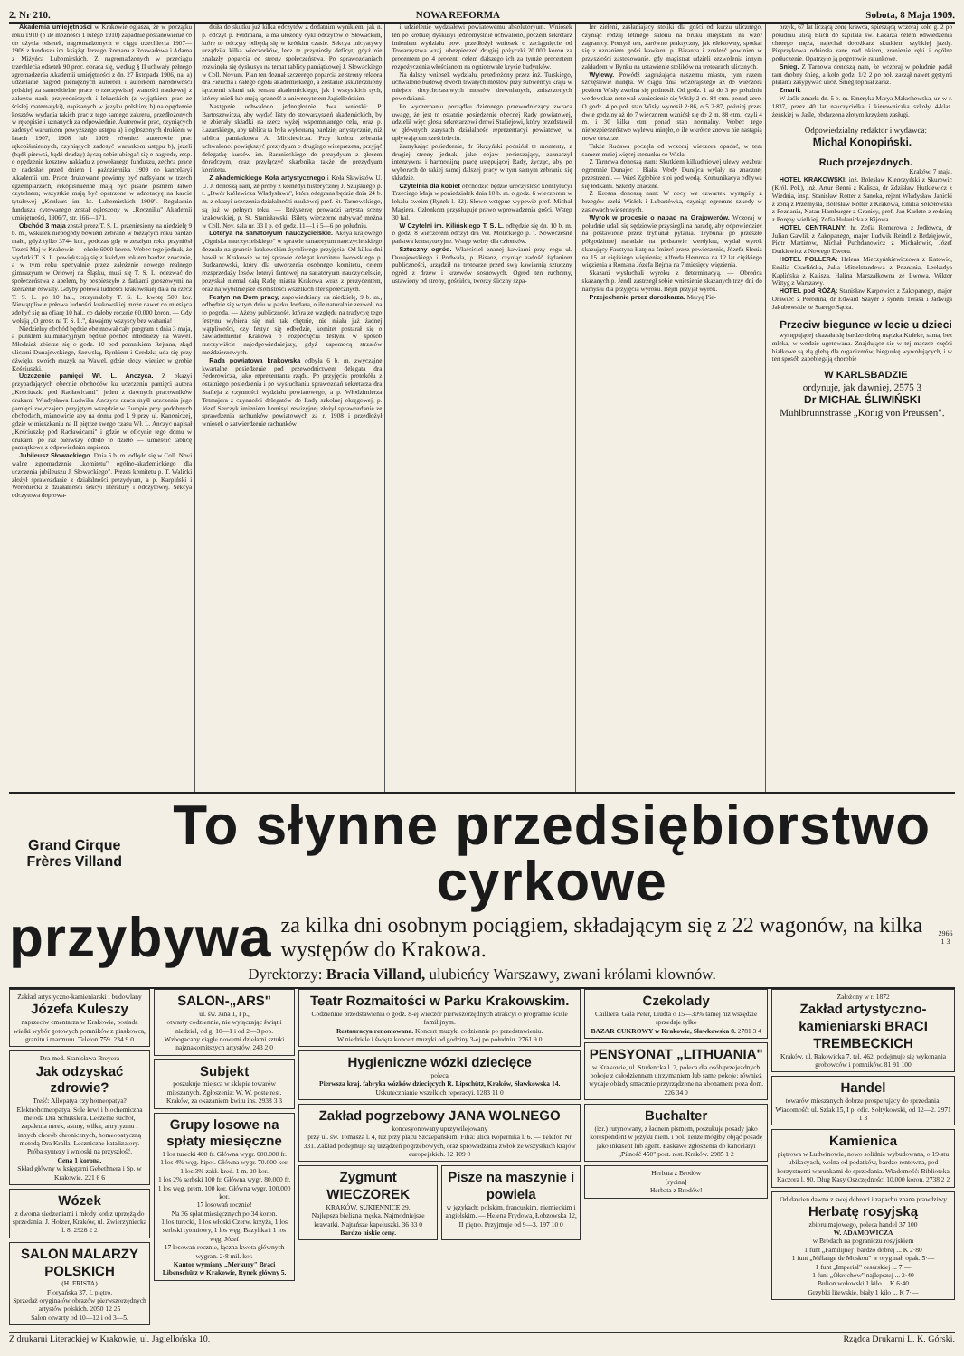2. Nr 210. NOWA REFORMA Sobota, 8 Maja 1909.
Akademia umiejętności w Krakowie ogłasza, że w początku roku 1910 (o ile możności 1 lutego 1910) zapadnie postanowienie co do użycia odsetek, nagromadzonych w ciągu trzechlecia 1907—1909 z funduszu im. książąt Jerzego Romana z Rozwadowa i Adama z Miżyńca Lubomirskich. Z nagromadzonych w przeciągu trzechlecia odsetek 90 proc. obraca się, według § II uchwały pełnego zgromadzenia Akademii umiejętności z dn. 27 listopada 1906, na: a) udzielanie nagród pieniężnych autorom i autorkom narodowości polskiej za samodzielne prace o rzeczywistej wartości naukowej z zakresu nauk przyrodniczych i lekarskich (z wyjątkiem prac ze ścisłej matematyki), napisanych w języku polskim; b) na opędzenie kosztów wydania takich prac z tego samego zakresu, przedłożonych w rękopisie i uznanych za odpowiednie. Autorowie prac, czyniących zadosyć warunkom powyższego ustępu a) i ogłoszonych drukiem w latach 1907, 1908 lub 1909, również autorowie prac rękopiśmiennych, czyniących zadosyć warunkom ustępu b), jeżeli (bądź pierwsi, bądź drudzy) życzą sobie ubiegać się o nagrodę, resp. o opędzenie kosztów nakładu z powołanego funduszu, zechcą prace te nadesłać przed dniem 1 października 1909 do kancelaryi Akademii um. Prace drukowane powinny być nadsyłane w trzech egzemplarzach, rękopiśmienne mają być pisane pismem łatwo czytelnem; wszystkie mają być opatrzone w adnotacyę na karcie tytułowej „Konkurs im. ks. Lubomirskich 1909". Regulamin funduszu cytowanego został ogłoszony w „Roczniku" Akademii umiejętności, 1906/7, str. 166—171.
Obchód 3 maja został przez T. S. L. przeniesiony na niedzielę 9 b. m., wskutek niepogody bowiem zebrano w bieżącym roku bardzo mało, gdyż tylko 3744 kor., podczas gdy w zeszłym roku przyniósł Trzeci Maj w Krakowie — około 6000 koron. Wobec tego jednak, że wydatki T. S. L. powiększają się z każdym rokiem bardzo znacznie, a w tym roku specyalnie przez założenie nowego realnego gimnazyum w Orłowej na Śląsku, musi się T. S. L. odezwać do społeczeństwa z apelem, by pospieszyło z datkami groszowymi na szerzenie oświaty. Gdyby połowa ludności krakowskiej dała na rzecz T. S. L. po 10 hal., otrzymałoby T. S. L. kwotę 500 kor. Niewątpliwie połowa ludności krakowskiej może nawet co miesiąca zdobyć się na ofiarę 10 hal., co dałoby rocznie 60.000 koron. — Gdy wołają „O grosz na T. S. L.", dawajmy wszyscy bez wahania!
Niedzielny obchód będzie obejmował cały program z dnia 3 maja, a punktem kulminacyjnym będzie pochód młodzieży na Wawel. Młodzież zbierze się o godz. 10 pod pomnikiem Rejtana, skąd ulicami Dunajewskiego, Szewską, Rynkiem i Grodzką uda się przy dźwięku swoich muzyk na Wawel, gdzie złoży wieniec w grobie Kościuszki.
Uczczenie pamięci Wł. L. Anczyca. Z okazyi przypadających obecnie obchodów ku uczczeniu pamięci autora „Kościuszki pod Racławicami", jeden z dawnych pracowników drukarni Władysława Ludwika Anczyca rzuca myśl uczczenia jego pamięci zwyczajem przyjętym wszędzie w Europie przy podobnych obchodach, mianowicie aby na domu pod l. 9 przy ul. Kanoniczej, gdzie w mieszkaniu na II piętrze swego czasu Wł. L. Anczyc napisał „Kościuszkę pod Racławicami" i gdzie w oficynie tego domu w drukarni po raz pierwszy odbito to dzieło — umieścić tablicę pamiątkową z odpowiednim napisem.
Jubileusz Słowackiego. Dnia 5 b. m. odbyło się w Coll. Novi walne zgromadzenie „komitetu" ogólno-akademickiego dla uczczenia jubileuszu J. Słowackiego". Prezes komitetu p. T. Walicki złożył sprawozdanie z działalności prezydyum, a p. Karpiński i Woroniecki z działalności sekcyi literatury i odczytowej. Sekcya odczytowa doprowa-
dziła do skutku już kilka odczytów z dodatnim wynikiem, jak n. p. odczyt p. Feldmana, a ma ułożony cykl odczytów o Słowackim, które to odczyty odbędą się w krótkim czasie. Sekcya inicyatywy urządziła kilka wieczorków, lecz te przyniosły deficyt, gdyż nie znalazły poparcia od strony społeczeństwa. Po sprawozdaniach rozwinęła się dyskusya na temat tablicy pamiątkowej J. Słowackiego w Coll. Novum. Plan ten doznał szczerego poparcia ze strony rektora dra Fiericha i całego ogółu akademickiego, a zostanie uskuteczniony łącznemi siłami tak senatu akademickiego, jak i wszystkich tych, którzy mieli lub mają łączność z uniwersytetem Jagiellońskim.
Następnie uchwalono jednogłośnie dwa wnioski: P. Bartoszewicza, aby wydać listy do stowarzyszeń akademickich, by te zbierały składki na rzecz wyżej wspomnianego celu, oraz p. Łazarskiego, aby tablica ta była wykonaną bardziej artystycznie, niż tablica pamiątkowa A. Mickiewicza. Przy końcu zebrania uchwalono: powiększyć prezydyum o drugiego wiceprezesa, przyjąć delegatkę kursów im. Baranieckiego do prezydyum z głosem doradczym, oraz przyłączyć skarbnika także do prezydyum komitetu.
Z akademickiego Koła artystycznego i Koła Sławistów U. U. J. donoszą nam, że próby z komedyi historycznej J. Szujskiego p. t. „Dwór królewicza Władysława", która odegrana będzie dnia 24 b. m. z okazyi uczczenia działalności naukowej prof. St. Tarnowskiego, są już w pełnym toku. — Reżyseryę prowadzi artysta sceny krakowskiej, p. St. Stanisławski. Bilety wieczorne nabywać można w Coll. Nov. sala nr. 33 I p. od godz. 11—1 i 5—6 po południu.
Loterya na sanatoryum nauczycielskie. Akcya krajowego „Ogniska nauczycielskiego" w sprawie sanatoryum nauczycielskiego doznała na gruncie krakowskim życzliwego przyjęcia. Od kilku dni bawił w Krakowie w tej sprawie delegat komitetu lwowskiego p. Budzanowski, który dla utworzenia osobnego komitetu, celem rozsprzedaży losów loteryi fantowej na sanatoryum nauczycielskie, pozyskał niemal całą Radę miasta Krakowa wraz z prezydentem, oraz najwybitniejsze osobistości wszelkich sfer społecznych.
Festyn na Dom pracy, zapowiedziany na niedzielę, 9 b. m., odbędzie się w tym dniu w parku Jordana, o ile naturalnie zezwoli na to pogoda. — Ażeby publiczność, która ze względu na tradycyę tego festynu wybiera się nań tak chętnie, nie miała już żadnej wątpliwości, czy festyn się odbędzie, komitet postarał się o zawiadomienie Krakowa o rozpoczęciu festynu w sposób rzeczywiście najodpowiedniejszy, gdyż zapomocą strzałów moździerzowych.
Rada powiatowa krakowska odbyła 6 b. m. zwyczajne kwartalne posiedzenie pod przewodnictwem delegata dra Fedorowicza, jako reprezentanta rządu. Po przyjęciu protokółu z ostatniego posiedzenia i po wysłuchaniu sprawozdań sekretarza dra Stafieja z czynności wydziału powiatowego, a p. Włodzimierza Tetmajera z czynności delegatów do Rady szkolnej okręgowej, p. Józef Serczyk imieniem komisyi rewizyjnej złożył sprawozdanie ze sprawdzenia rachunków powiatowych za r. 1908 i przedłożył wniosek o zatwierdzenie rachunków
i udzielenie wydziałowi powiatowemu absolutoryum. Wniosek ten po krótkiej dyskusyi jednomyślnie uchwalono, poczem sekretarz imieniem wydziału pow. przedłożył wniosek o zaciągnięcie od Towarzystwa wzaj. ubezpieczeń drugiej pożyczki 20.000 koron za procentem po 4 procent, celem dalszego ich za tymże procentem rozpożyczenia włościanom na ogniotrwałe krycie budynków.
Na dalszy wniosek wydziału, przedłożony przez inż. Turskiego, uchwalono budowę dwóch trwałych mostów przy subwencyi kraju w miejsce dotychczasowych mostów drewnianych, zniszczonych powodziami.
Po wyczerpaniu porządku dziennego przewodniczący zwraca uwagę, że jest to ostatnie posiedzenie obecnej Rady powiatowej, udzielił więc głosu sekretarzowi drowi Stafiejowi, który przedstawił w głównych zarysach działalność reprezentacyi powiatowej w upływającem sześcioleciu.
Zamykając posiedzenie, dr Skrzyński podniósł te momenty, z drugiej strony jednak, jako objaw pocieszający, zaznaczył intenzywną i harmonijną pracę ustępującej Rady, życząc, aby po wyborach do takiej samej dalszej pracy w tym samym zebraniu się składzie.
Czytelnia dla kobiet obchodzić będzie uroczystość konstytucyi Trzeciego Maja w poniedziałek dnia 10 b. m. o godz. 6 wieczorem w lokalu swoim (Rynek l. 32). Słowo wstępne wypowie prof. Michał Magiera. Członkom przysługuje prawo wprowadzenia gości. Wstęp 30 hal.
W Czytelni im. Kilińskiego T. S. L. odbędzie się dn. 10 b. m. o godz. 8 wieczorem odczyt dra Wł. Molickiego p. t. Nowoczesne państwa konstytucyjne. Wstęp wolny dla członków.
Sztuczny ogród. Właściciel znanej kawiarni przy rogu ul. Dunajewskiego i Podwala, p. Bisanz, czyniąc zadość żądaniom publiczności, urządził na trotoarze przed swą kawiarnią sztuczny ogród z drzew i krzewów sosnowych. Ogród ten ruchomy, ustawiony od strony, gościńca, tworzy śliczny szpa-
ler zieleni, zasłaniający stoliki dla gości od kurzu ulicznego, czyniąc rodzaj letniego salonu na bruku miejskim, na wzór zagranicy. Pomysł ten, zarówno praktyczny, jak efektowny, spotkał się z uznaniem gości kawiarni p. Bizanza i znaleść powinien w przyszłości zastosowanie, gdy magistrat udzieli zezwolenia innym zakładom w Rynku na ustawienie stolików na trotoarach ulicznych.
Wylewy. Powódź zagrażająca naszemu miastu, tym razem szczęśliwie minęła. W ciągu dnia wczorajszego aż do wieczora poziom Wisły zwolna się podnosił. Od godz. 1 aż do 3 po południu wodowskaz notował wzniesienie się Wisły 2 m. 84 ctm. ponad zero. O godz. 4 po poł. stan Wisły wynosił 2·86, o 5 2·87, później przez dwie godziny aż do 7 wieczorem wzniósł się do 2 m. 88 ctm., czyli 4 m. i 30 kilka ctm. ponad stan normalny. Wobec tego niebezpieczeństwo wylewu minęło, o ile wkrótce znowu nie nastąpią nowe deszcze.
Także Rudawa poczęła od wczoraj wieczora opadać, w tem samem mniej więcej stosunku co Wisła.
Z Tarnowa donoszą nam: Skutkiem kilkudniowej ulewy wezbrał ogromnie Dunajec i Biała. Wody Dunajca wylały na znacznej przestrzeni. — Wieś Zgłobice stoi pod wodą. Komunikacya odbywa się łódkami. Szkody znaczne.
Z Krosna donoszą nam: W nocy we czwartek wystąpiły z brzegów rzeki Wisłok i Lubartówka, czyniąc ogromne szkody w zasiewach wiosennych.
Wyrok w procesie o napad na Grajowerów. Wczoraj w południe udali się sędziowie przysięgli na naradę, aby odpowiedzieć na postawione przez trybunał pytania. Trybunał po przeszło półgodzinnej naradzie na podstawie werdyktu, wydał wyrok skazujący Faustyna Łatę na śmierć przez powieszenie, Józefa Słonia na 15 lat ciężkiego więzienia; Alfreda Hemmsa na 12 lat ciężkiego więzienia a Romana Józefa Bejma na 7 miesięcy więzienia.
Skazani wysłuchali wyroku z determinacyą. — Obrońca skazanych p. Jendl zastrzegł sobie wniesienie skazanych trzy dni do namysłu dla przyjęcia wyroku. Bejm przyjął wyrok.
Przejechanie przez dorożkarza. Maryę Pie-
przyk, 67 lat liczącą żonę krawca, spieszącą wczoraj koło g. 2 po południu ulicą Blich do szpitala św. Łazarza celem odwiedzenia chorego męża, najechał dorożkarz skutkiem szybkiej jazdy. Pieprzykowa odniosła ranę nad okiem, zranienie ręki i ogólne potłuczenie. Opatrzyło ją pogotowie ratunkowe.
Snieg. Z Tarnowa donoszą nam, że wczoraj w południe padał tam drobny śnieg, a koło godz. 1/2 2 po poł. zaczął nawet gęstymi płatami zasypywać ulice. Śnieg topniał zaraz.
Zmarli:
W Jaśle zmarła dn. 5 b. m. Emeryka Marya Małachowska, ur. w r. 1837, przez 40 lat nauczycielka i kierowniczka szkoły 4-klas. żeńskiej w Jaśle, obdarzona złotym krzyżem zasługi.
Odpowiedzialny redaktor i wydawca:
Michał Konopiński.
Ruch przejezdnych.
Kraków, 7 maja.
HOTEL KRAKOWSKI: inż. Bolesław Klenczyński z Skurowic (Król. Pol.), inż. Artur Benni z Kalisza, dr Zdzisław Hutkiewicz z Wiednia, insp. Stanisław Rotter z Sanoka, rejent Władysław Janicki z żoną z Przemyśla, Bolesław Rotter z Krakowa, Emilia Sokołowska z Poznania, Natan Hamburger z Granicy, prof. Jan Karleto z rodziną z Poręby wielkiej, Zofia Hulanicka z Kijowa.
HOTEL CENTRALNY: hr. Zofia Romerowa z Jodłowca, dr Julian Gawlik z Zakopanego, major Ludwik Reindl z Brdzięjowic, Piotr Martinow, Michał Puchdanowicz z Michałowic, Józef Dutkiewicz z Nowego Dworu.
HOTEL POLLERA: Helena Mieczyńskiewiczowa z Katowic, Emilia Czarlińska, Julia Mittelstandowa z Poznania, Leokadya Kaplińska z Kalisza, Halina Marszałkowna ze Lwowa, Wiktor Wittyg z Warszawy.
HOTEL pod RÓŻĄ: Stanisław Karpowicz z Zakopanego, major Orawiec z Poronina, dr Edward Szayer z synem Terasa i Jadwiga Jakubowskie ze Starego Sącza.
Przeciw biegunce w lecie u dzieci
występującej okazała się bardzo dobrą mączka Kufeke, sama, bez mleka, w wodzie ugotowana. Znajdujące się w tej mączce części białkowe są zlą glebą dla organizmów, biegunkę wywołujących, i w ten sposób zapobiegają chorobie
W KARLSBADZIE
ordynuje, jak dawniej, 2575 3
Dr MICHAŁ ŚLIWIŃSKI
Mühlbrunnstrasse „König von Preussen".
Grand Cirque Frères Villand
To słynne przedsiębiorstwo cyrkowe
przybywa
za kilka dni osobnym pociągiem, składającym się z 22 wagonów, na kilka występów do Krakowa.
2966 1 3
Dyrektorzy: Bracia Villand, ulubieńcy Warszawy, zwani królami klownów.
Zakład artystyczno-kamieniarski i budowlany
Józefa Kuleszy
naprzeciw cmentarza w Krakowie, posiada wielki wybór gotowych pomników z piaskowca, granitu i marmuru. Teleton 759. 234 9 0
Dra med. Stanisława Breyera
Jak odzyskać zdrowie?
Treść: Allopatya czy homeopatya? Elektrohomeopatya. Sole krwi i biochemiczna metoda Dra Schüsslera. Leczenie suchot, zapalenia nerek, astmy, wilka, artrytyzmu i innych chorób chronicznych, homeopatyczną metodą Dra Kralla. Leczniczne katalizatory. Próba syntezy i wnioski na przyszłość.
Cena 1 korona.
Skład główny w księgarni Gebethnera i Sp. w Krakowie. 221 6 6
Wózek
z dwoma siedzeniami i młody koń z uprzężą do sprzedania. J. Holzer, Kraków, ul. Zwierzyniecka l. 8. 2926 2 2
SALON MALARZY POLSKICH
(H. FRISTA)
Floryańska 37, I. piętro.
Sprzedaż oryginałów obrazów pierwszorzędnych artystów polskich. 2050 12 25
Salon otwarty od 10—12 i od 3—5.
SALON-„ARS"
ul. św. Jana 1, I p.,
otwarty codziennie, nie wyłączając świąt i niedziel, od g. 10—1 i od 2—3 pop. Wzbogacany ciągle nowemi dziełami sztuki najznakomitszych artystów. 243 2 0
Subjekt
poszukuje miejsca w sklepie towarów mieszanych. Zgłoszenia: W. W. poste rest. Kraków, za okazaniem kwitu ins. 2938 3 3
Grupy losowe na spłaty miesięczne
1 los turecki 400 fr. Główna wygr. 600.000 fr.
1 los 4% węg. hipot. Główna wygr. 70.000 kor.
1 los 3% zakł. kred. 1 m. 20 kor.
1 los 2% serbski 100 fr. Główna wygr. 80.000 fr.
1 los węg. prem. 100 kor. Główna wygr. 100.000 kor.
17 losowań rocznie!
Na 36 spłat miesięcznych po 34 koron.
1 los turecki, 1 los włoski Czerw. krzyża, 1 los serbski tytoniowy, 1 los węg. Bazylika i 1 los węg. Józef
17 losowań rocznie, łączna kwota głównych wygran. 2·8 mil. kor.
Kantor wymiany „Merkury" Braci Libenschütz w Krakowie, Rynek główny 5.
Teatr Rozmaitości w Parku Krakowskim.
Codziennie przedstawienia o godz. 8-ej wieczór pierwszorzędnych atrakcyi o programie ściśle familijnym.
Restauracya renomowana. Koncert muzyki codziennie po przedstawieniu.
W niedziele i święta koncert muzyki od godziny 3-ej po południu. 2761 9 0
Hygieniczne wózki dziecięce
poleca
Pierwsza kraj. fabryka wózków dziecięcych R. Lipschütz, Kraków, Sławkowska 14.
Uskutecznianie wszelkich reperacyi. 1283 11 0
Zakład pogrzebowy JANA WOLNEGO
koncesyonowany uprzywilejowany
przy ul. św. Tomasza l. 4, tuż przy placu Szczepańskim. Filia: ulica Kopernika l. 6. — Telefon Nr 331. Zakład podejmuje się urządzeń pogrzebowych, oraz sprowadzania zwłok ze wszystkich krajów europejskich. 12 109 0
Zygmunt WIECZOREK
KRAKÓW, SUKIENNICE 29.
Najlepsza bielizna męska. Najmodniejsze krawatki. Najtańsze kapeluszki. 36 33 0
Bardzo niskie ceny.
Pisze na maszynie i powiela
w językach: polskim, francuskim, niemieckim i angielskim. — Helena Frydowa, Łobzowska 12, II piętro. Przyjmuje od 9—3. 197 10 0
Czekolady
Cailliera, Gala Peter, Liudta o 15—30% taniej niż wszędzie sprzedaje tylko
BAZAR CUKROWY w Krakowie, Sławkowska 8. 2781 3 4
PENSYONAT „LITHUANIA"
w Krakowie, ul. Studencka l. 2, poleca dla osób przejezdnych pokoje z całodziennem utrzymaniem lub same pokoje; również wydaje obiady smacznie przyrządzone na abonament poza dom. 226 34 0
Buchalter
(izr.) rutynowany, z ładnem pismem, poszukuje posady jako korespondent w języku niem. i pol. Tenże mógłby objąć posadę jako inkasent lub agent. Łaskawe zgłoszenia do kancelaryi „Piłność 450" post. rest. Kraków. 2985 1 2
Herbata z Brodów
[rycina]
Herbata z Brodów!
Założony w r. 1872
Zakład artystyczno-kamieniarski BRACI TREMBECKICH
Kraków, ul. Rakowicka 7, tel. 462, podejmuje się wykonania grobowców i pomników. 81 91 100
Handel
towarów mieszanych dobrze prosperujący do sprzedania. Wiadomość: ul. Szlak 15, I p. ofic. Sołtykowski, od 12—2. 2971 1 3
Kamienica
piętrowa w Ludwinowie, nowo solidnie wybudowana, o 19-stu ubikacyach, wolna od podatków, bardzo rentowna, pod korzystnemi warunkami do sprzedania. Wiadomość: Biblioteka Kaczora l. 90. Dług Kasy Oszczędności 10.000 koron. 2738 2 2
Od dawien dawna z swej dobroci i zapachu znana prawdziwy
Herbatę rosyjską
zbioru majowego, poleca handel 37 100
W. ADAMOWICZA
w Brodach na pograniczu rosyjskiem
1 funt „Familijnej" bardzo dobrej ... K 2·80
1 funt „Mélange de Moskou" w oryginał. opak. 5·—
1 funt „Imperial" cesarskiej ... 7·—
1 funt „Ökrochow" najlepszej ... 2·40
Bulion wołowski 1 kilo ... K 6·40
Grzybki litewskie, biały 1 kilo ... K 7·—
Z drukarni Literackiej w Krakowie, ul. Jagiellońska 10. Rządca Drukarni L. K. Górski.